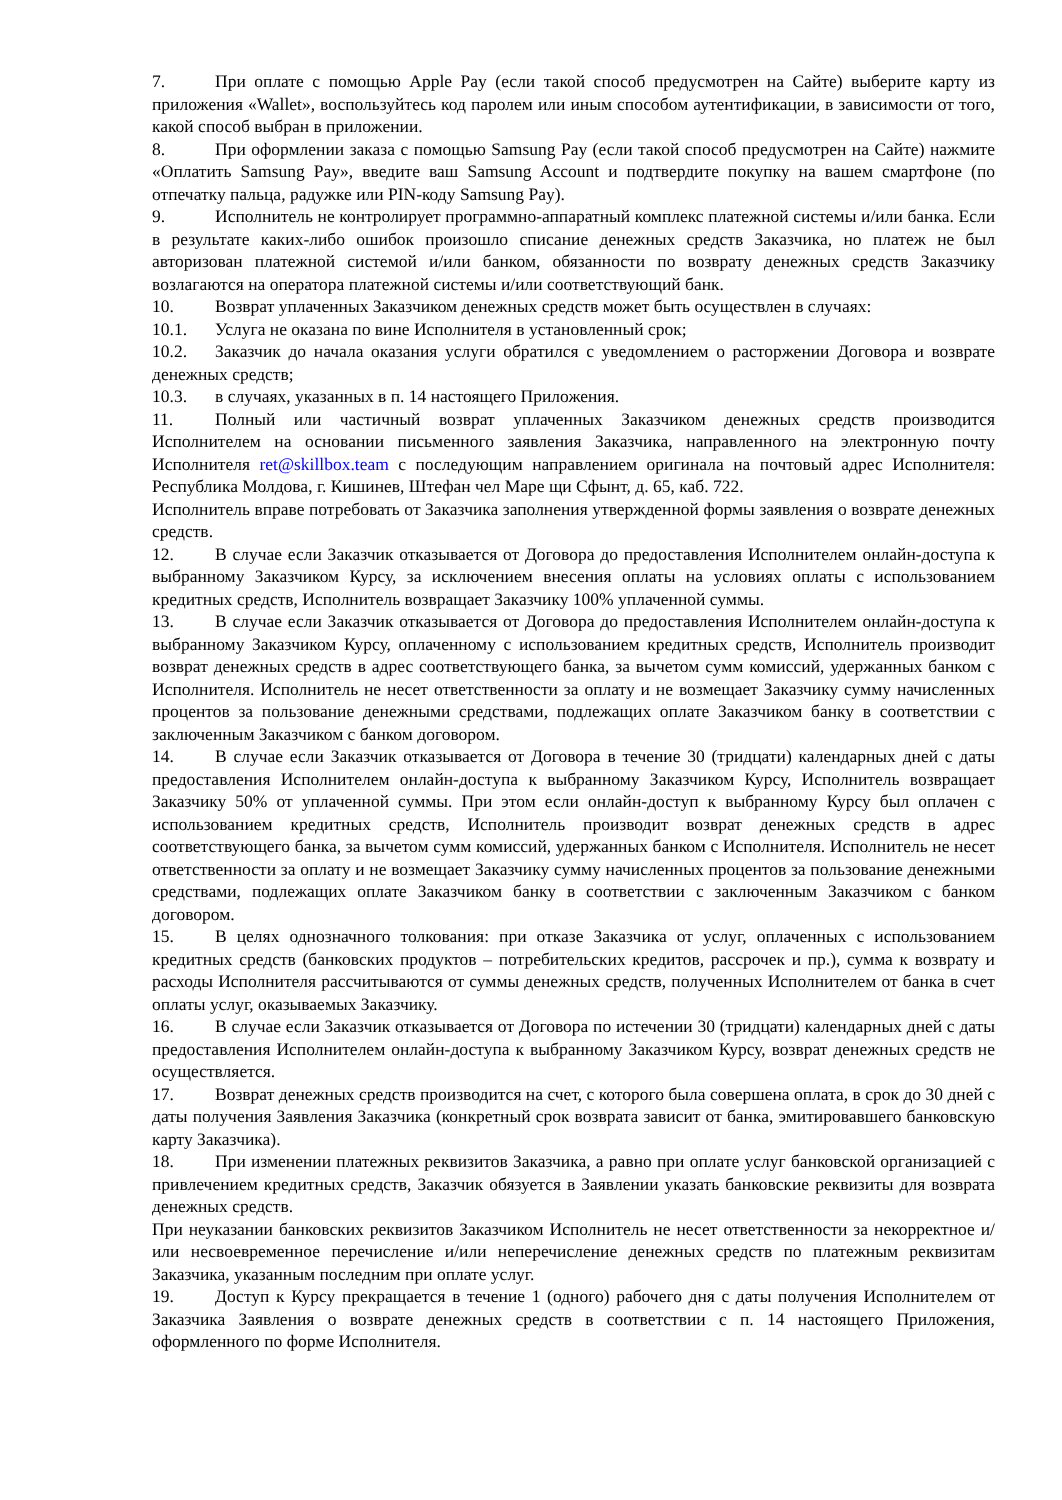7. При оплате с помощью Apple Pay (если такой способ предусмотрен на Сайте) выберите карту из приложения «Wallet», воспользуйтесь код паролем или иным способом аутентификации, в зависимости от того, какой способ выбран в приложении.
8. При оформлении заказа с помощью Samsung Pay (если такой способ предусмотрен на Сайте) нажмите «Оплатить Samsung Pay», введите ваш Samsung Account и подтвердите покупку на вашем смартфоне (по отпечатку пальца, радужке или PIN-коду Samsung Pay).
9. Исполнитель не контролирует программно-аппаратный комплекс платежной системы и/или банка. Если в результате каких-либо ошибок произошло списание денежных средств Заказчика, но платеж не был авторизован платежной системой и/или банком, обязанности по возврату денежных средств Заказчику возлагаются на оператора платежной системы и/или соответствующий банк.
10. Возврат уплаченных Заказчиком денежных средств может быть осуществлен в случаях:
10.1. Услуга не оказана по вине Исполнителя в установленный срок;
10.2. Заказчик до начала оказания услуги обратился с уведомлением о расторжении Договора и возврате денежных средств;
10.3. в случаях, указанных в п. 14 настоящего Приложения.
11. Полный или частичный возврат уплаченных Заказчиком денежных средств производится Исполнителем на основании письменного заявления Заказчика, направленного на электронную почту Исполнителя ret@skillbox.team с последующим направлением оригинала на почтовый адрес Исполнителя: Республика Молдова, г. Кишинев, Штефан чел Маре щи Сфынт, д. 65, каб. 722.
Исполнитель вправе потребовать от Заказчика заполнения утвержденной формы заявления о возврате денежных средств.
12. В случае если Заказчик отказывается от Договора до предоставления Исполнителем онлайн-доступа к выбранному Заказчиком Курсу, за исключением внесения оплаты на условиях оплаты с использованием кредитных средств, Исполнитель возвращает Заказчику 100% уплаченной суммы.
13. В случае если Заказчик отказывается от Договора до предоставления Исполнителем онлайн-доступа к выбранному Заказчиком Курсу, оплаченному с использованием кредитных средств, Исполнитель производит возврат денежных средств в адрес соответствующего банка, за вычетом сумм комиссий, удержанных банком с Исполнителя. Исполнитель не несет ответственности за оплату и не возмещает Заказчику сумму начисленных процентов за пользование денежными средствами, подлежащих оплате Заказчиком банку в соответствии с заключенным Заказчиком с банком договором.
14. В случае если Заказчик отказывается от Договора в течение 30 (тридцати) календарных дней с даты предоставления Исполнителем онлайн-доступа к выбранному Заказчиком Курсу, Исполнитель возвращает Заказчику 50% от уплаченной суммы. При этом если онлайн-доступ к выбранному Курсу был оплачен с использованием кредитных средств, Исполнитель производит возврат денежных средств в адрес соответствующего банка, за вычетом сумм комиссий, удержанных банком с Исполнителя. Исполнитель не несет ответственности за оплату и не возмещает Заказчику сумму начисленных процентов за пользование денежными средствами, подлежащих оплате Заказчиком банку в соответствии с заключенным Заказчиком с банком договором.
15. В целях однозначного толкования: при отказе Заказчика от услуг, оплаченных с использованием кредитных средств (банковских продуктов – потребительских кредитов, рассрочек и пр.), сумма к возврату и расходы Исполнителя рассчитываются от суммы денежных средств, полученных Исполнителем от банка в счет оплаты услуг, оказываемых Заказчику.
16. В случае если Заказчик отказывается от Договора по истечении 30 (тридцати) календарных дней с даты предоставления Исполнителем онлайн-доступа к выбранному Заказчиком Курсу, возврат денежных средств не осуществляется.
17. Возврат денежных средств производится на счет, с которого была совершена оплата, в срок до 30 дней с даты получения Заявления Заказчика (конкретный срок возврата зависит от банка, эмитировавшего банковскую карту Заказчика).
18. При изменении платежных реквизитов Заказчика, а равно при оплате услуг банковской организацией с привлечением кредитных средств, Заказчик обязуется в Заявлении указать банковские реквизиты для возврата денежных средств.
При неуказании банковских реквизитов Заказчиком Исполнитель не несет ответственности за некорректное и/или несвоевременное перечисление и/или неперечисление денежных средств по платежным реквизитам Заказчика, указанным последним при оплате услуг.
19. Доступ к Курсу прекращается в течение 1 (одного) рабочего дня с даты получения Исполнителем от Заказчика Заявления о возврате денежных средств в соответствии с п. 14 настоящего Приложения, оформленного по форме Исполнителя.